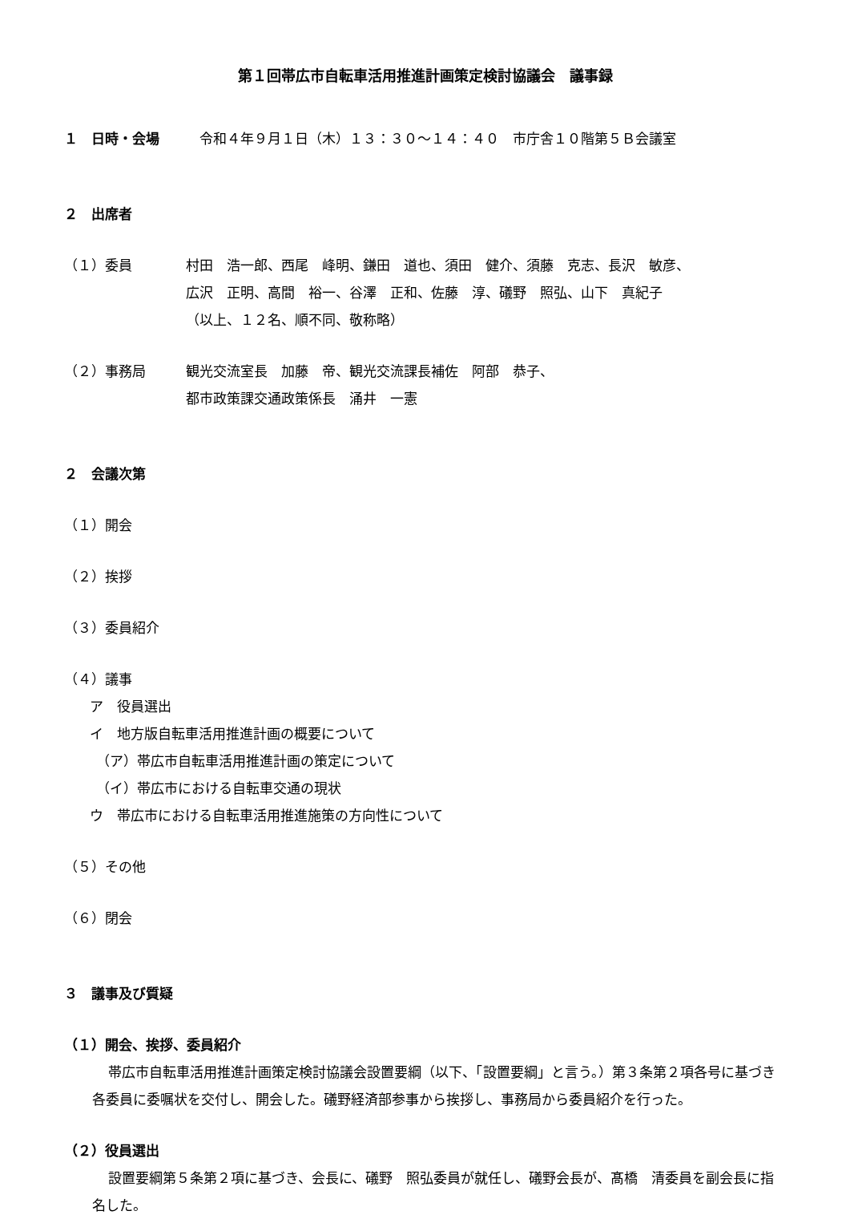第１回帯広市自転車活用推進計画策定検討協議会　議事録
１　日時・会場　令和４年９月１日（木）１３：３０～１４：４０　市庁舎１０階第５Ｂ会議室
２　出席者
（１）委員 村田　浩一郎、西尾　峰明、鎌田　道也、須田　健介、須藤　克志、長沢　敏彦、
広沢　正明、高間　裕一、谷澤　正和、佐藤　淳、礒野　照弘、山下　真紀子
（以上、１２名、順不同、敬称略）
（２）事務局 観光交流室長　加藤　帝、観光交流課長補佐　阿部　恭子、
都市政策課交通政策係長　涌井　一憲
２　会議次第
（１）開会
（２）挨拶
（３）委員紹介
（４）議事
ア　役員選出
イ　地方版自転車活用推進計画の概要について
（ア）帯広市自転車活用推進計画の策定について
（イ）帯広市における自転車交通の現状
ウ　帯広市における自転車活用推進施策の方向性について
（５）その他
（６）閉会
３　議事及び質疑
（１）開会、挨拶、委員紹介
帯広市自転車活用推進計画策定検討協議会設置要綱（以下、「設置要綱」と言う。）第３条第２項各号に基づき各委員に委嘱状を交付し、開会した。礒野経済部参事から挨拶し、事務局から委員紹介を行った。
（２）役員選出
設置要綱第５条第２項に基づき、会長に、礒野　照弘委員が就任し、礒野会長が、髙橋　清委員を副会長に指名した。